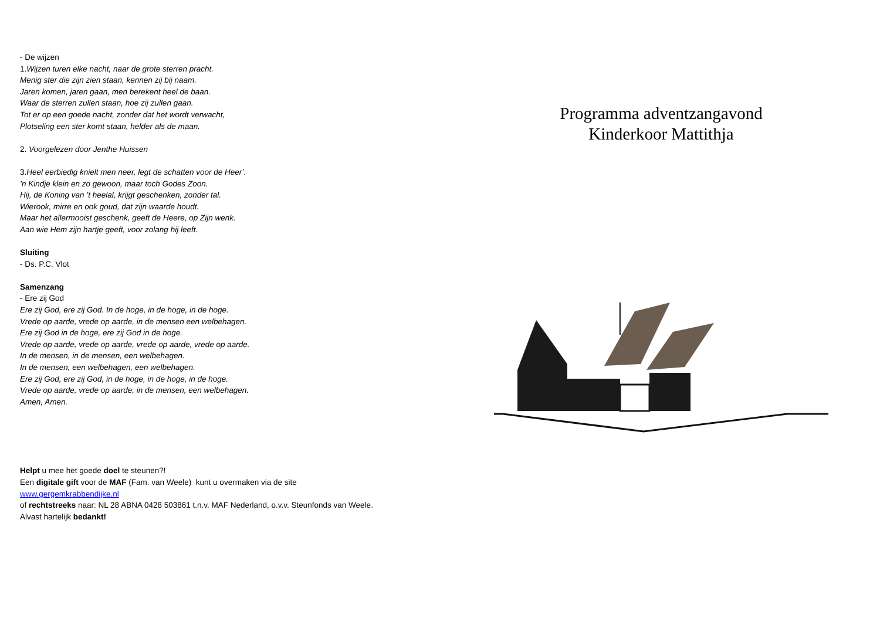- De wijzen
1.Wijzen turen elke nacht, naar de grote sterren pracht.
Menig ster die zijn zien staan, kennen zij bij naam.
Jaren komen, jaren gaan, men berekent heel de baan.
Waar de sterren zullen staan, hoe zij zullen gaan.
Tot er op een goede nacht, zonder dat het wordt verwacht,
Plotseling een ster komt staan, helder als de maan.
2. Voorgelezen door Jenthe Huissen
3.Heel eerbiedig knielt men neer, legt de schatten voor de Heer’.
’n Kindje klein en zo gewoon, maar toch Godes Zoon.
Hij, de Koning van ’t heelal, krijgt geschenken, zonder tal.
Wierook, mirre en ook goud, dat zijn waarde houdt.
Maar het allermooist geschenk, geeft de Heere, op Zijn wenk.
Aan wie Hem zijn hartje geeft, voor zolang hij leeft.
Sluiting
- Ds. P.C. Vlot
Samenzang
- Ere zij God
Ere zij God, ere zij God. In de hoge, in de hoge, in de hoge.
Vrede op aarde, vrede op aarde, in de mensen een welbehagen.
Ere zij God in de hoge, ere zij God in de hoge.
Vrede op aarde, vrede op aarde, vrede op aarde, vrede op aarde.
In de mensen, in de mensen, een welbehagen.
In de mensen, een welbehagen, een welbehagen.
Ere zij God, ere zij God, in de hoge, in de hoge, in de hoge.
Vrede op aarde, vrede op aarde, in de mensen, een welbehagen.
Amen, Amen.
Helpt u mee het goede doel te steunen?!
Een digitale gift voor de MAF (Fam. van Weele) kunt u overmaken via de site
www.gergemkrabbendijke.nl
of rechtstreeks naar: NL 28 ABNA 0428 503861 t.n.v. MAF Nederland, o.v.v. Steunfonds van Weele.
Alvast hartelijk bedankt!
Programma adventzangavond
Kinderkoor Mattithja